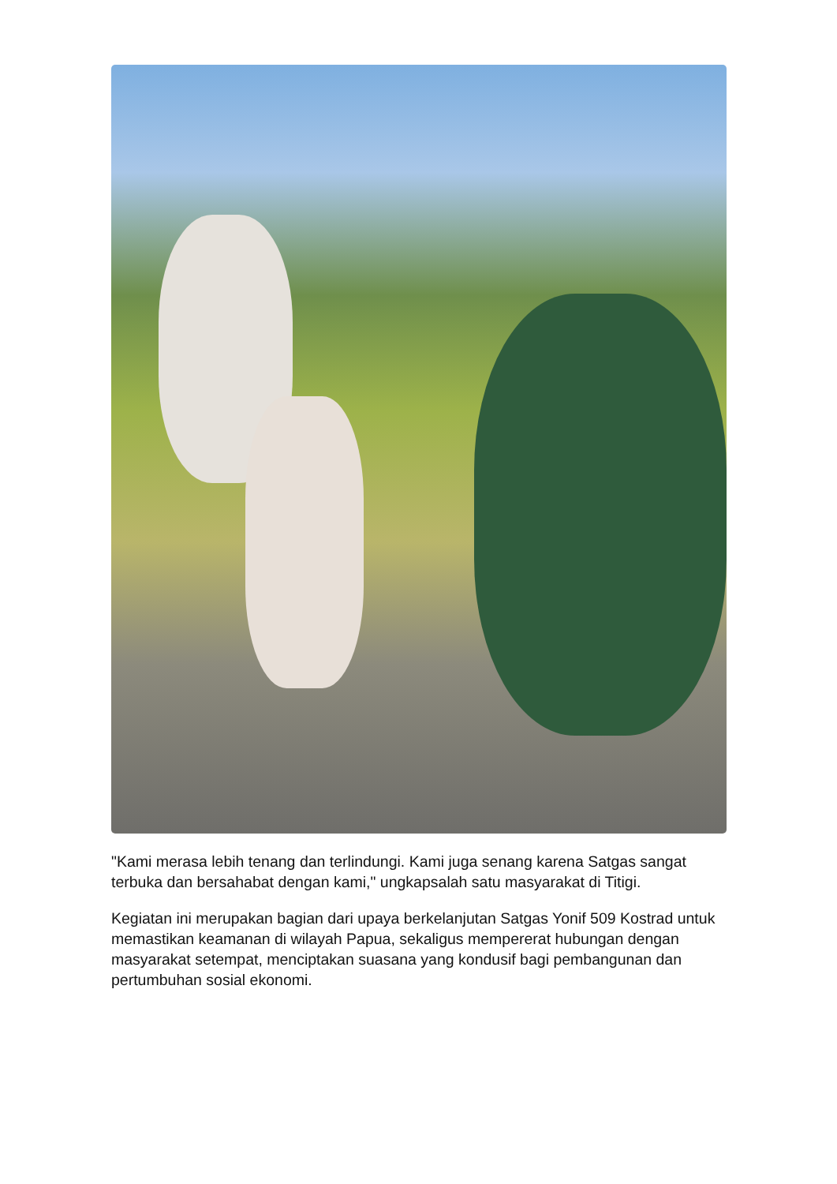"Kami merasa lebih tenang dan terlindungi. Kami juga senang karena Satgas sangat terbuka dan bersahabat dengan kami," ungkapsalah satu masyarakat di Titigi.
Kegiatan ini merupakan bagian dari upaya berkelanjutan Satgas Yonif 509 Kostrad untuk memastikan keamanan di wilayah Papua, sekaligus mempererat hubungan dengan masyarakat setempat, menciptakan suasana yang kondusif bagi pembangunan dan pertumbuhan sosial ekonomi.